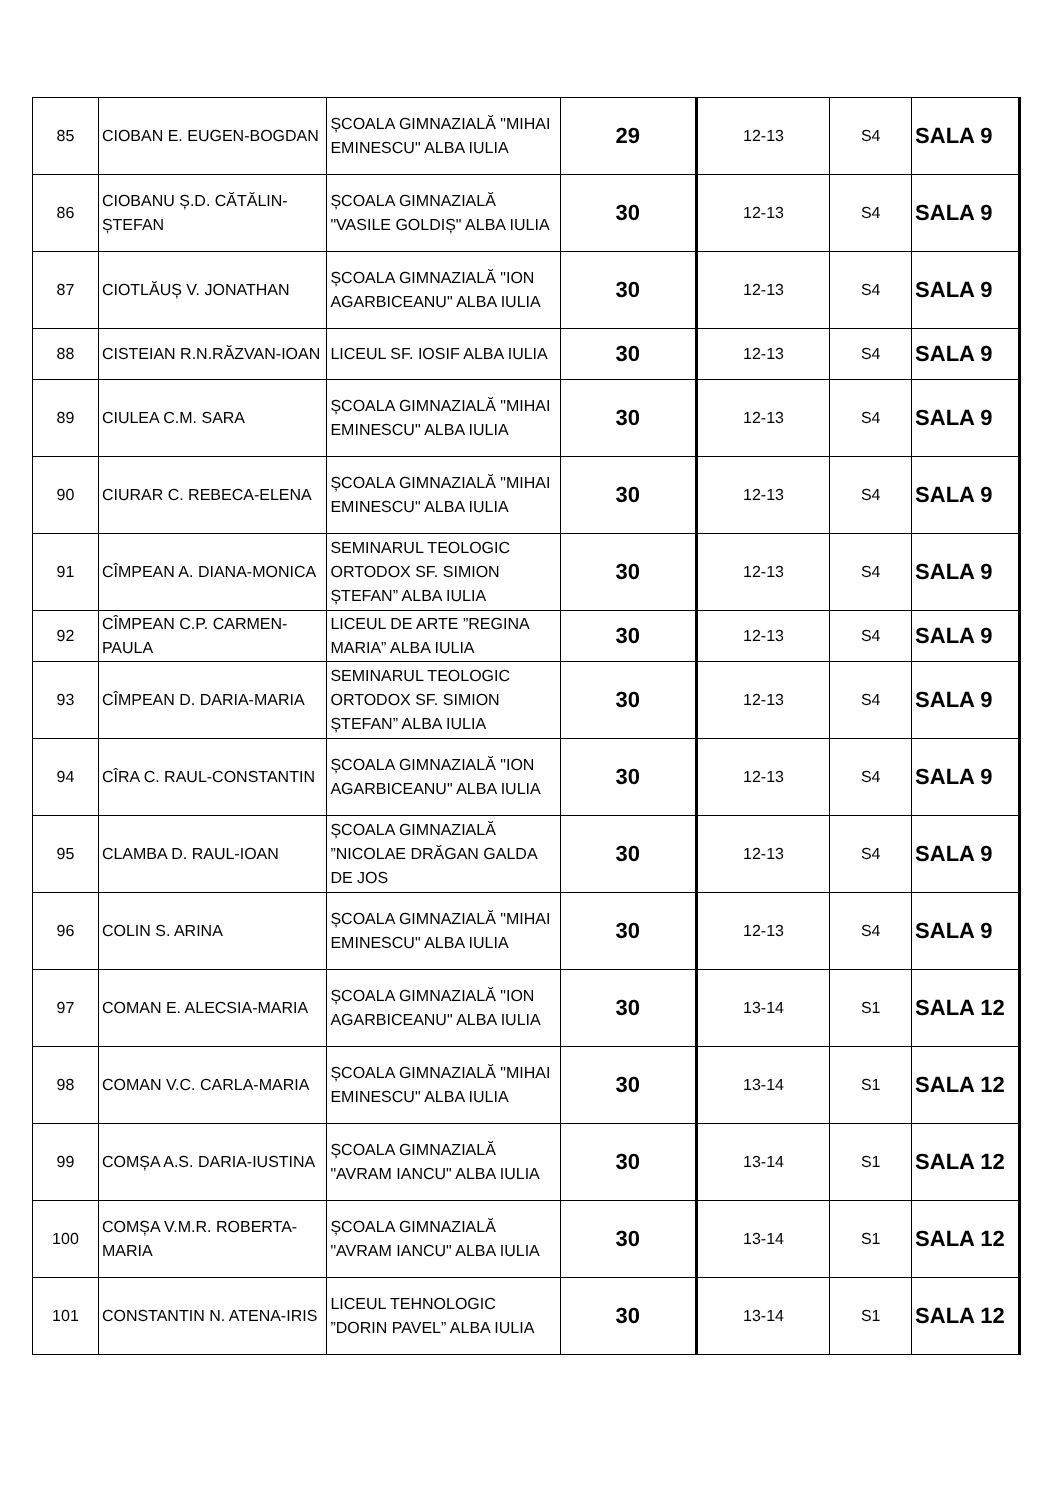| 85 | CIOBAN E. EUGEN-BOGDAN | ȘCOALA GIMNAZIALĂ "MIHAI EMINESCU" ALBA IULIA | 29 | 12-13 | S4 | SALA 9 |
| 86 | CIOBANU Ș.D. CĂTĂLIN-ȘTEFAN | ȘCOALA GIMNAZIALĂ "VASILE GOLDIȘ" ALBA IULIA | 30 | 12-13 | S4 | SALA 9 |
| 87 | CIOTLĂUȘ V. JONATHAN | ȘCOALA GIMNAZIALĂ "ION AGARBICEANU" ALBA IULIA | 30 | 12-13 | S4 | SALA 9 |
| 88 | CISTEIAN R.N.RĂZVAN-IOAN | LICEUL SF. IOSIF ALBA IULIA | 30 | 12-13 | S4 | SALA 9 |
| 89 | CIULEA C.M. SARA | ȘCOALA GIMNAZIALĂ "MIHAI EMINESCU" ALBA IULIA | 30 | 12-13 | S4 | SALA 9 |
| 90 | CIURAR C. REBECA-ELENA | ȘCOALA GIMNAZIALĂ "MIHAI EMINESCU" ALBA IULIA | 30 | 12-13 | S4 | SALA 9 |
| 91 | CÎMPEAN A. DIANA-MONICA | SEMINARUL TEOLOGIC ORTODOX SF. SIMION ȘTEFAN” ALBA IULIA | 30 | 12-13 | S4 | SALA 9 |
| 92 | CÎMPEAN C.P. CARMEN-PAULA | LICEUL DE ARTE ”REGINA MARIA” ALBA IULIA | 30 | 12-13 | S4 | SALA 9 |
| 93 | CÎMPEAN D. DARIA-MARIA | SEMINARUL TEOLOGIC ORTODOX SF. SIMION ȘTEFAN” ALBA IULIA | 30 | 12-13 | S4 | SALA 9 |
| 94 | CÎRA C. RAUL-CONSTANTIN | ȘCOALA GIMNAZIALĂ "ION AGARBICEANU" ALBA IULIA | 30 | 12-13 | S4 | SALA 9 |
| 95 | CLAMBA D. RAUL-IOAN | ȘCOALA GIMNAZIALĂ ”NICOLAE DRĂGAN GALDA DE JOS | 30 | 12-13 | S4 | SALA 9 |
| 96 | COLIN S. ARINA | ȘCOALA GIMNAZIALĂ "MIHAI EMINESCU" ALBA IULIA | 30 | 12-13 | S4 | SALA 9 |
| 97 | COMAN E. ALECSIA-MARIA | ȘCOALA GIMNAZIALĂ "ION AGARBICEANU" ALBA IULIA | 30 | 13-14 | S1 | SALA 12 |
| 98 | COMAN V.C. CARLA-MARIA | ȘCOALA GIMNAZIALĂ "MIHAI EMINESCU" ALBA IULIA | 30 | 13-14 | S1 | SALA 12 |
| 99 | COMȘA A.S. DARIA-IUSTINA | ȘCOALA GIMNAZIALĂ "AVRAM IANCU" ALBA IULIA | 30 | 13-14 | S1 | SALA 12 |
| 100 | COMȘA V.M.R. ROBERTA-MARIA | ȘCOALA GIMNAZIALĂ "AVRAM IANCU" ALBA IULIA | 30 | 13-14 | S1 | SALA 12 |
| 101 | CONSTANTIN N. ATENA-IRIS | LICEUL TEHNOLOGIC ”DORIN PAVEL” ALBA IULIA | 30 | 13-14 | S1 | SALA 12 |